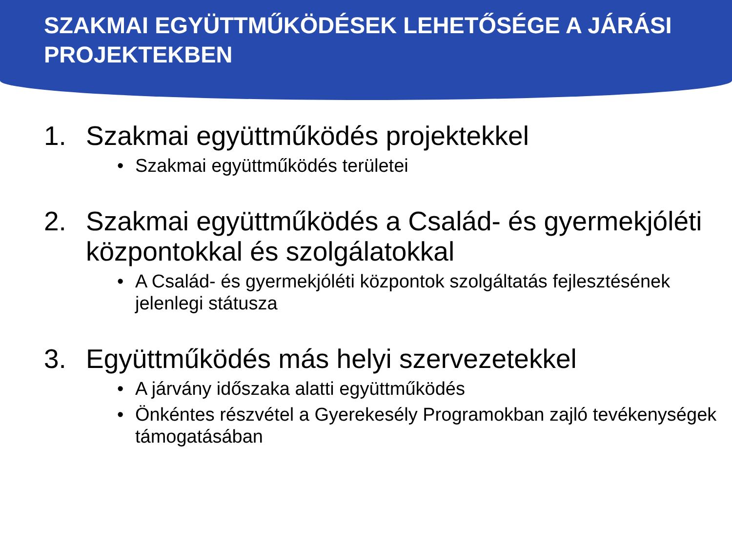SZAKMAI EGYÜTTMŰKÖDÉSEK LEHETŐSÉGE A JÁRÁSI PROJEKTEKBEN
1. Szakmai együttműködés projektekkel
• Szakmai együttműködés területei
2. Szakmai együttműködés a Család- és gyermekjóléti központokkal és szolgálatokkal
• A Család- és gyermekjóléti központok szolgáltatás fejlesztésének jelenlegi státusza
3. Együttműködés más helyi szervezetekkel
• A járvány időszaka alatti együttműködés
• Önkéntes részvétel a Gyerekesély Programokban zajló tevékenységek támogatásában